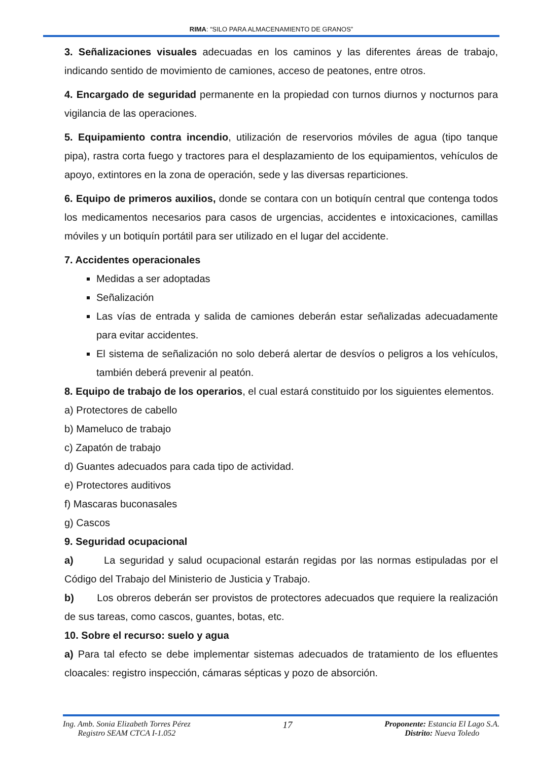RIMA: “SILO PARA ALMACENAMIENTO DE GRANOS”
3. Señalizaciones visuales adecuadas en los caminos y las diferentes áreas de trabajo, indicando sentido de movimiento de camiones, acceso de peatones, entre otros.
4. Encargado de seguridad permanente en la propiedad con turnos diurnos y nocturnos para vigilancia de las operaciones.
5. Equipamiento contra incendio, utilización de reservorios móviles de agua (tipo tanque pipa), rastra corta fuego y tractores para el desplazamiento de los equipamientos, vehículos de apoyo, extintores en la zona de operación, sede y las diversas reparticiones.
6. Equipo de primeros auxilios, donde se contara con un botiquín central que contenga todos los medicamentos necesarios para casos de urgencias, accidentes e intoxicaciones, camillas móviles y un botiquín portátil para ser utilizado en el lugar del accidente.
7. Accidentes operacionales
Medidas a ser adoptadas
Señalización
Las vías de entrada y salida de camiones deberán estar señalizadas adecuadamente para evitar accidentes.
El sistema de señalización no solo deberá alertar de desvíos o peligros a los vehículos, también deberá prevenir al peatón.
8. Equipo de trabajo de los operarios, el cual estará constituido por los siguientes elementos.
a) Protectores de cabello
b) Mameluco de trabajo
c) Zapatón de trabajo
d) Guantes adecuados para cada tipo de actividad.
e) Protectores auditivos
f) Mascaras buconasales
g) Cascos
9. Seguridad ocupacional
a) La seguridad y salud ocupacional estarán regidas por las normas estipuladas por el Código del Trabajo del Ministerio de Justicia y Trabajo.
b) Los obreros deberán ser provistos de protectores adecuados que requiere la realización de sus tareas, como cascos, guantes, botas, etc.
10. Sobre el recurso: suelo y agua
a) Para tal efecto se debe implementar sistemas adecuados de tratamiento de los efluentes cloacales: registro inspección, cámaras sépticas y pozo de absorción.
Ing. Amb. Sonia Elizabeth Torres Pérez
Registro SEAM CTCA I-1.052
17
Proponente: Estancia El Lago S.A.
Distrito: Nueva Toledo